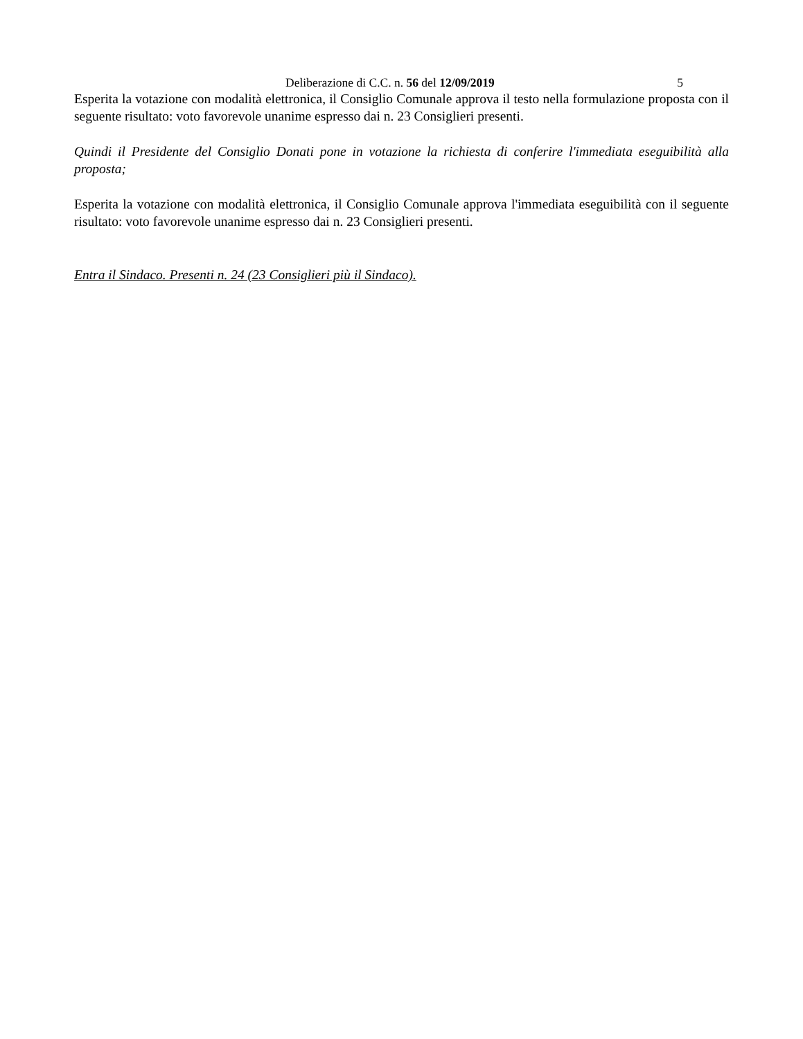Deliberazione di C.C. n. 56 del 12/09/2019 5
Esperita la votazione con modalità elettronica, il Consiglio Comunale approva il testo nella formulazione proposta con il seguente risultato: voto favorevole unanime espresso dai n. 23 Consiglieri presenti.
Quindi il Presidente del Consiglio Donati pone in votazione la richiesta di conferire l'immediata eseguibilità alla proposta;
Esperita la votazione con modalità elettronica, il Consiglio Comunale approva l'immediata eseguibilità con il seguente risultato: voto favorevole unanime espresso dai n. 23 Consiglieri presenti.
Entra il Sindaco. Presenti n. 24 (23 Consiglieri più il Sindaco).